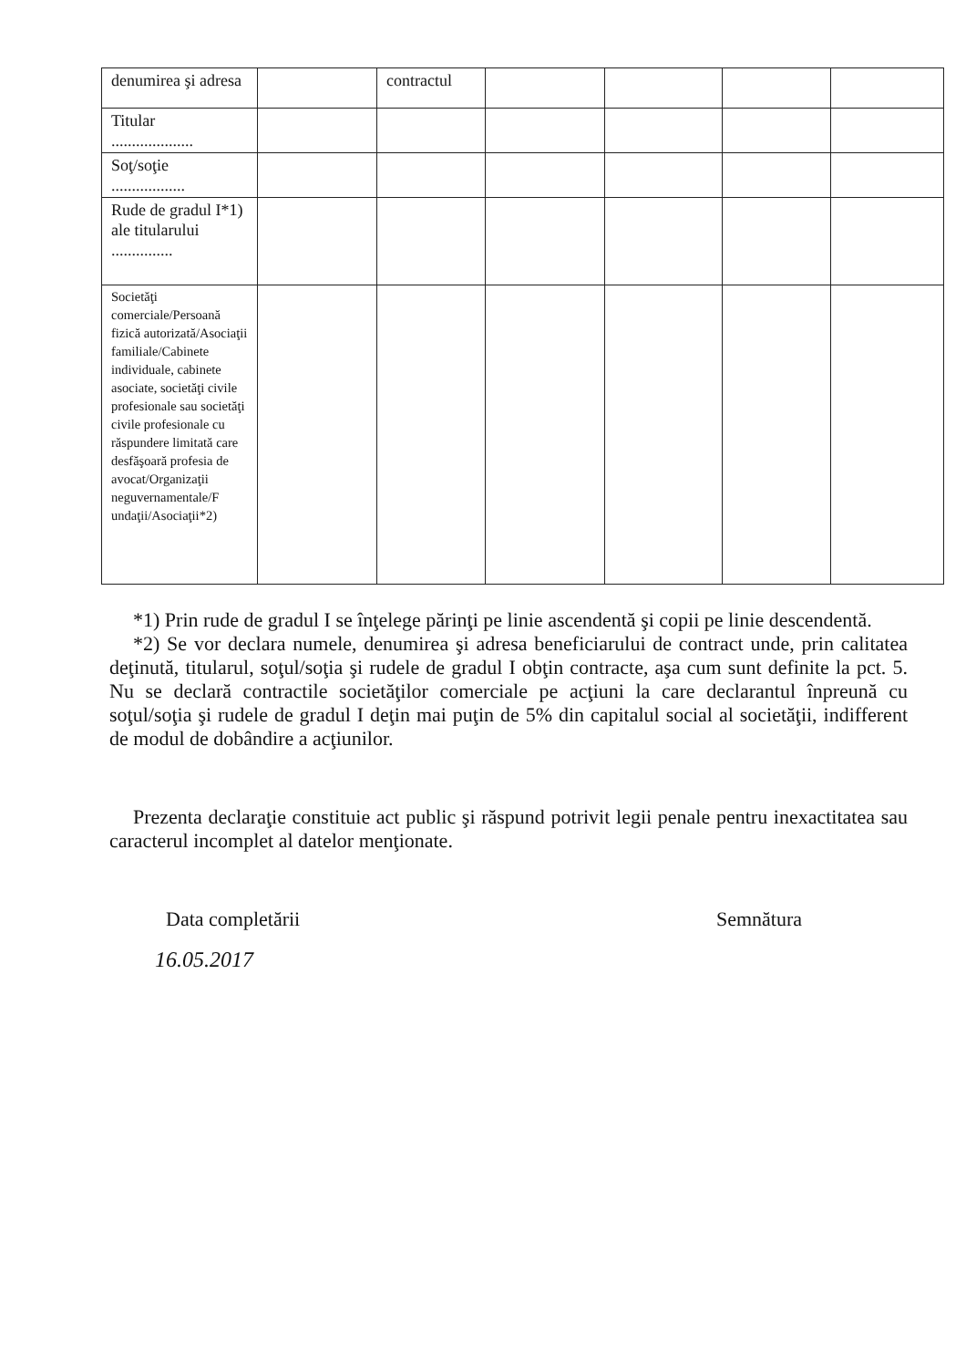| denumirea şi adresa | | contractul | | | | |
| Titular .................... | | | | | | |
| Soţ/soţie .................. | | | | | | |
| Rude de gradul I*1) ale titularului ............... | | | | | | |
| Societăţi comerciale/Persoană fizică autorizată/Asociaţii familiale/Cabinete individuale, cabinete asociate, societăţi civile profesionale sau societăţi civile profesionale cu răspundere limitată care desfăşoară profesia de avocat/Organizaţii neguvernamentale/F undaţii/Asociaţii*2) | | | | | | |
*1) Prin rude de gradul I se înţelege părinţi pe linie ascendentă şi copii pe linie descendentă.
*2) Se vor declara numele, denumirea şi adresa beneficiarului de contract unde, prin calitatea deţinută, titularul, soţul/soţia şi rudele de gradul I obţin contracte, aşa cum sunt definite la pct. 5. Nu se declară contractile societăţilor comerciale pe acţiuni la care declarantul înpreună cu soţul/soţia şi rudele de gradul I deţin mai puţin de 5% din capitalul social al societăţii, indifferent de modul de dobândire a acţiunilor.
Prezenta declaraţie constituie act public şi răspund potrivit legii penale pentru inexactitatea sau caracterul incomplet al datelor menţionate.
Data completării Semnătura
16.05.2017